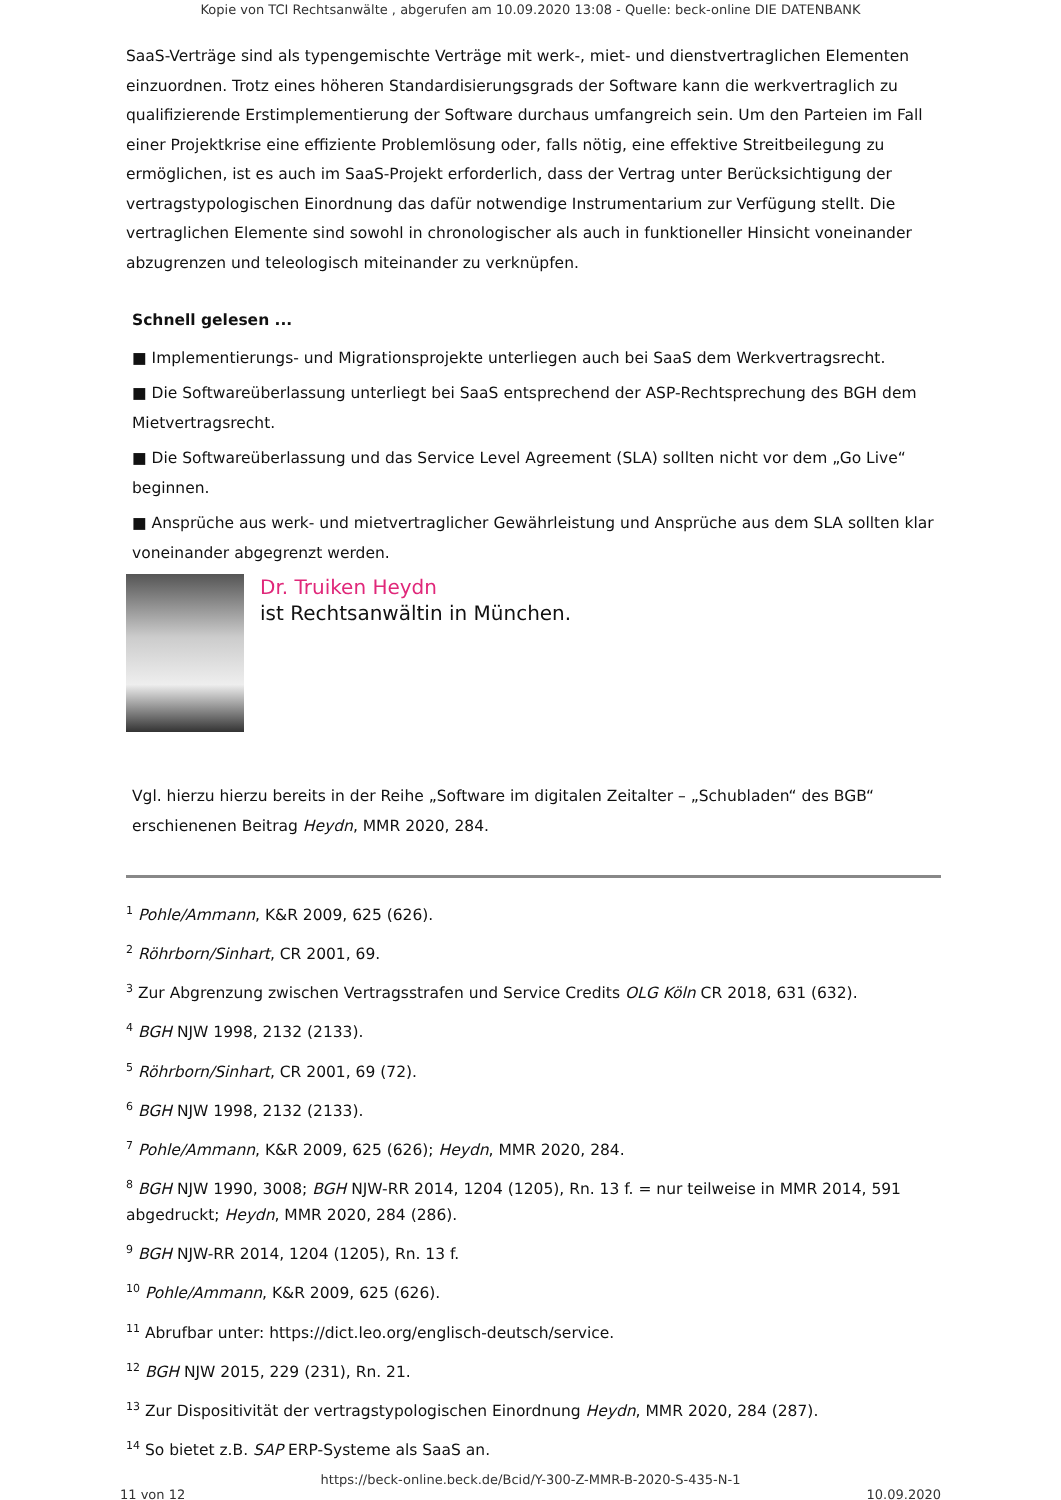Kopie von TCI Rechtsanwälte , abgerufen am 10.09.2020 13:08 - Quelle: beck-online DIE DATENBANK
SaaS-Verträge sind als typengemischte Verträge mit werk-, miet- und dienstvertraglichen Elementen einzuordnen. Trotz eines höheren Standardisierungsgrads der Software kann die werkvertraglich zu qualifizierende Erstimplementierung der Software durchaus umfangreich sein. Um den Parteien im Fall einer Projektkrise eine effiziente Problemlösung oder, falls nötig, eine effektive Streitbeilegung zu ermöglichen, ist es auch im SaaS-Projekt erforderlich, dass der Vertrag unter Berücksichtigung der vertragstypologischen Einordnung das dafür notwendige Instrumentarium zur Verfügung stellt. Die vertraglichen Elemente sind sowohl in chronologischer als auch in funktioneller Hinsicht voneinander abzugrenzen und teleologisch miteinander zu verknüpfen.
Schnell gelesen ...
■ Implementierungs- und Migrationsprojekte unterliegen auch bei SaaS dem Werkvertragsrecht.
■ Die Softwareüberlassung unterliegt bei SaaS entsprechend der ASP-Rechtsprechung des BGH dem Mietvertragsrecht.
■ Die Softwareüberlassung und das Service Level Agreement (SLA) sollten nicht vor dem „Go Live“ beginnen.
■ Ansprüche aus werk- und mietvertraglicher Gewährleistung und Ansprüche aus dem SLA sollten klar voneinander abgegrenzt werden.
Dr. Truiken Heydn
ist Rechtsanwältin in München.
Vgl. hierzu hierzu bereits in der Reihe „Software im digitalen Zeitalter – „Schubladen“ des BGB“ erschienenen Beitrag Heydn, MMR 2020, 284.
<sup>1</sup> Pohle/Ammann, K&R 2009, 625 (626).
<sup>2</sup> Röhrborn/Sinhart, CR 2001, 69.
<sup>3</sup> Zur Abgrenzung zwischen Vertragsstrafen und Service Credits OLG Köln CR 2018, 631 (632).
<sup>4</sup> BGH NJW 1998, 2132 (2133).
<sup>5</sup> Röhrborn/Sinhart, CR 2001, 69 (72).
<sup>6</sup> BGH NJW 1998, 2132 (2133).
<sup>7</sup> Pohle/Ammann, K&R 2009, 625 (626); Heydn, MMR 2020, 284.
<sup>8</sup> BGH NJW 1990, 3008; BGH NJW-RR 2014, 1204 (1205), Rn. 13 f. = nur teilweise in MMR 2014, 591 abgedruckt; Heydn, MMR 2020, 284 (286).
<sup>9</sup> BGH NJW-RR 2014, 1204 (1205), Rn. 13 f.
<sup>10</sup> Pohle/Ammann, K&R 2009, 625 (626).
<sup>11</sup> Abrufbar unter: https://dict.leo.org/englisch-deutsch/service.
<sup>12</sup> BGH NJW 2015, 229 (231), Rn. 21.
<sup>13</sup> Zur Dispositivität der vertragstypologischen Einordnung Heydn, MMR 2020, 284 (287).
<sup>14</sup> So bietet z.B. SAP ERP-Systeme als SaaS an.
https://beck-online.beck.de/Bcid/Y-300-Z-MMR-B-2020-S-435-N-1
11 von 12 10.09.2020